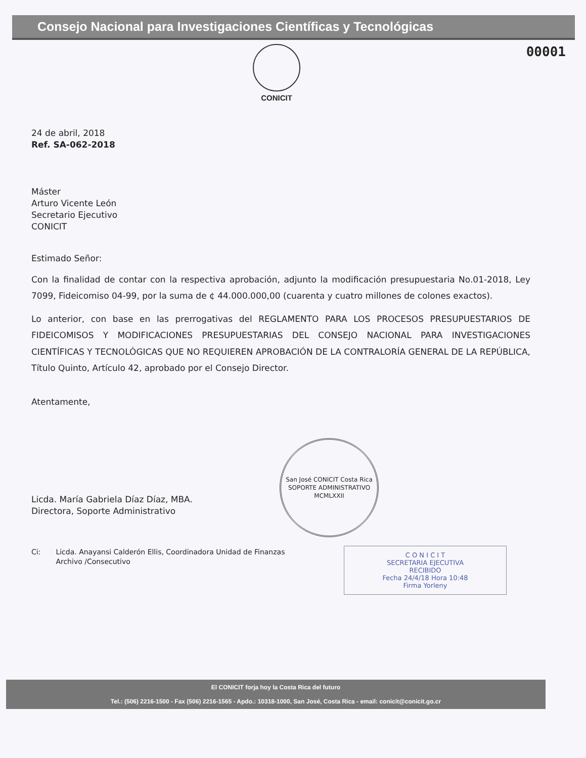Consejo Nacional para Investigaciones Científicas y Tecnológicas
CONICIT
00001
24 de abril, 2018
Ref. SA-062-2018
Máster
Arturo Vicente León
Secretario Ejecutivo
CONICIT
Estimado Señor:
Con la finalidad de contar con la respectiva aprobación, adjunto la modificación presupuestaria No.01-2018, Ley 7099, Fideicomiso 04-99, por la suma de ¢ 44.000.000,00 (cuarenta y cuatro millones de colones exactos).
Lo anterior, con base en las prerrogativas del REGLAMENTO PARA LOS PROCESOS PRESUPUESTARIOS DE FIDEICOMISOS Y MODIFICACIONES PRESUPUESTARIAS DEL CONSEJO NACIONAL PARA INVESTIGACIONES CIENTÍFICAS Y TECNOLÓGICAS QUE NO REQUIEREN APROBACIÓN DE LA CONTRALORÍA GENERAL DE LA REPÚBLICA, Título Quinto, Artículo 42, aprobado por el Consejo Director.
Atentamente,
Licda. María Gabriela Díaz Díaz, MBA.
Directora, Soporte Administrativo
San José CONICIT Costa Rica
SOPORTE ADMINISTRATIVO
MCMLXXII
Ci: Licda. Anayansi Calderón Ellis, Coordinadora Unidad de Finanzas
Archivo /Consecutivo
C O N I C I T
SECRETARIA EJECUTIVA
RECIBIDO
Fecha 24/4/18 Hora 10:48
Firma Yorleny
El CONICIT forja hoy la Costa Rica del futuro
Tel.: (506) 2216-1500 - Fax (506) 2216-1565 - Apdo.: 10318-1000, San José, Costa Rica - email: conicit@conicit.go.cr